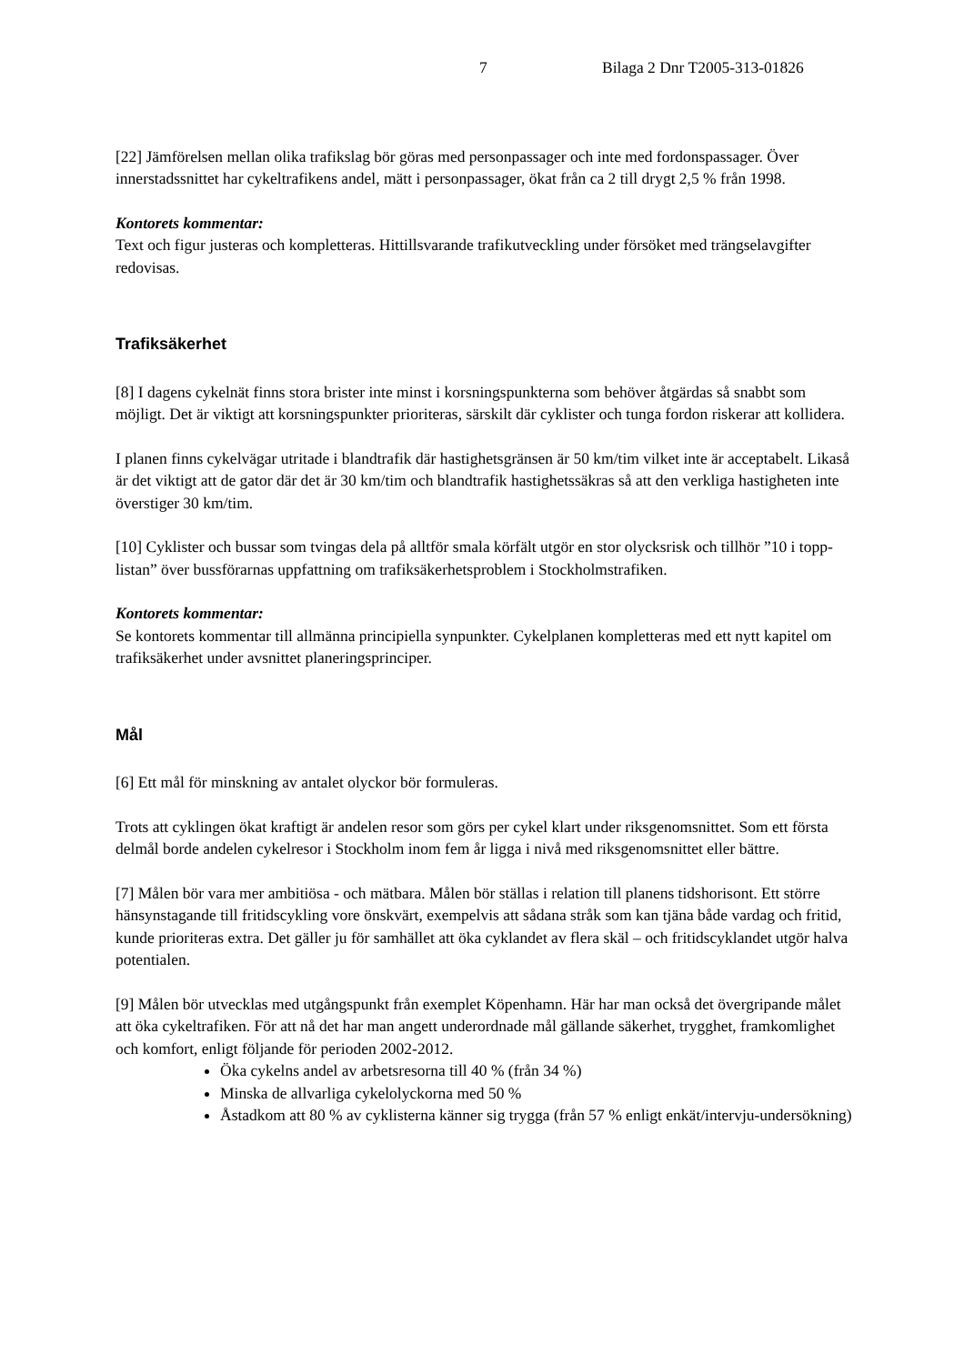7 Bilaga 2 Dnr T2005-313-01826
[22] Jämförelsen mellan olika trafikslag bör göras med personpassager och inte med fordonspassager. Över innerstadssnittet har cykeltrafikens andel, mätt i personpassager, ökat från ca 2 till drygt 2,5 % från 1998.
Kontorets kommentar:
Text och figur justeras och kompletteras. Hittillsvarande trafikutveckling under försöket med trängselavgifter redovisas.
Trafiksäkerhet
[8] I dagens cykelnät finns stora brister inte minst i korsningspunkterna som behöver åtgärdas så snabbt som möjligt. Det är viktigt att korsningspunkter prioriteras, särskilt där cyklister och tunga fordon riskerar att kollidera.
I planen finns cykelvägar utritade i blandtrafik där hastighetsgränsen är 50 km/tim vilket inte är acceptabelt. Likaså är det viktigt att de gator där det är 30 km/tim och blandtrafik hastighetssäkras så att den verkliga hastigheten inte överstiger 30 km/tim.
[10] Cyklister och bussar som tvingas dela på alltför smala körfält utgör en stor olycksrisk och tillhör ”10 i topp-listan” över bussförarnas uppfattning om trafiksäkerhetsproblem i Stockholmstrafiken.
Kontorets kommentar:
Se kontorets kommentar till allmänna principiella synpunkter. Cykelplanen kompletteras med ett nytt kapitel om trafiksäkerhet under avsnittet planeringsprinciper.
Mål
[6] Ett mål för minskning av antalet olyckor bör formuleras.
Trots att cyklingen ökat kraftigt är andelen resor som görs per cykel klart under riksgenomsnittet. Som ett första delmål borde andelen cykelresor i Stockholm inom fem år ligga i nivå med riksgenomsnittet eller bättre.
[7] Målen bör vara mer ambitiösa - och mätbara. Målen bör ställas i relation till planens tidshorisont. Ett större hänsynstagande till fritidscykling vore önskvärt, exempelvis att sådana stråk som kan tjäna både vardag och fritid, kunde prioriteras extra. Det gäller ju för samhället att öka cyklandet av flera skäl – och fritidscyklandet utgör halva potentialen.
[9] Målen bör utvecklas med utgångspunkt från exemplet Köpenhamn. Här har man också det övergripande målet att öka cykeltrafiken. För att nå det har man angett underordnade mål gällande säkerhet, trygghet, framkomlighet och komfort, enligt följande för perioden 2002-2012.
Öka cykelns andel av arbetsresorna till 40 % (från 34 %)
Minska de allvarliga cykelolyckorna med 50 %
Åstadkom att 80 % av cyklisterna känner sig trygga (från 57 % enligt enkät/intervju-undersökning)